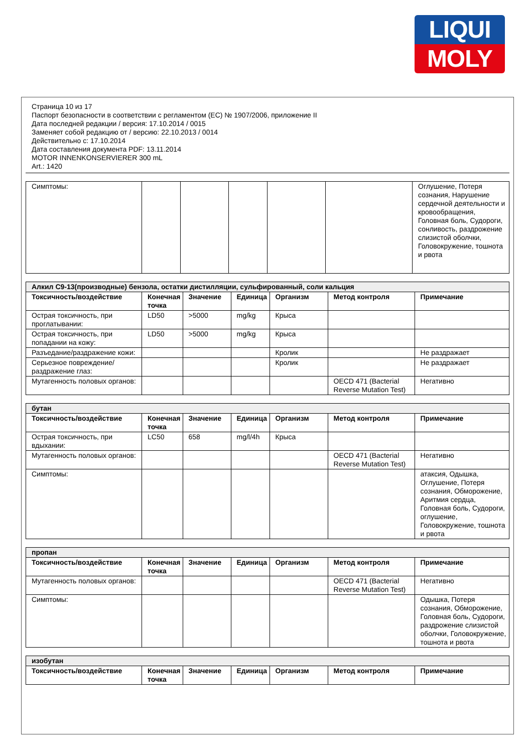LIQUI
MOLY
Страница 10 из 17
Паспорт безопасности в соответствии с регламентом (ЕС) № 1907/2006, приложение II
Дата последней редакции / версия: 17.10.2014 / 0015
Заменяет собой редакцию от / версию: 22.10.2013 / 0014
Действительно с: 17.10.2014
Дата составления документа PDF: 13.11.2014
MOTOR INNENKONSERVIERER 300 mL
Art.: 1420
| Симптомы: | | | | | | Оглушение, Потеря сознания, Нарушение сердечной деятельности и кровообращения, Головная боль, Судороги, сонливость, раздрожение слизистой оболчки, Головокружение, тошнота и рвота |
| Алкил C9-13(производные) бензола, остатки дистилляции, сульфированный, соли кальция | | | | | | |
| Токсичность/воздействие | Конечная точка | Значение | Единица | Организм | Метод контроля | Примечание |
| Острая токсичность, при проглатывании: | LD50 | >5000 | mg/kg | Крыса | | |
| Острая токсичность, при попадании на кожу: | LD50 | >5000 | mg/kg | Крыса | | |
| Разъедание/раздражение кожи: | | | | Кролик | | Не раздражает |
| Серьезное повреждение/раздражение глаз: | | | | Кролик | | Не раздражает |
| Мутагенность половых органов: | | | | | OECD 471 (Bacterial Reverse Mutation Test) | Негативно |
| бутан | | | | | | |
| Токсичность/воздействие | Конечная точка | Значение | Единица | Организм | Метод контроля | Примечание |
| Острая токсичность, при вдыхании: | LC50 | 658 | mg/l/4h | Крыса | | |
| Мутагенность половых органов: | | | | | OECD 471 (Bacterial Reverse Mutation Test) | Негативно |
| Симптомы: | | | | | | атаксия, Одышка, Оглушение, Потеря сознания, Обморожение, Аритмия сердца, Головная боль, Судороги, оглушение, Головокружение, тошнота и рвота |
| пропан | | | | | | |
| Токсичность/воздействие | Конечная точка | Значение | Единица | Организм | Метод контроля | Примечание |
| Мутагенность половых органов: | | | | | OECD 471 (Bacterial Reverse Mutation Test) | Негативно |
| Симптомы: | | | | | | Одышка, Потеря сознания, Обморожение, Головная боль, Судороги, раздрожение слизистой оболчки, Головокружение, тошнота и рвота |
| изобутан | | | | | | |
| Токсичность/воздействие | Конечная точка | Значение | Единица | Организм | Метод контроля | Примечание |